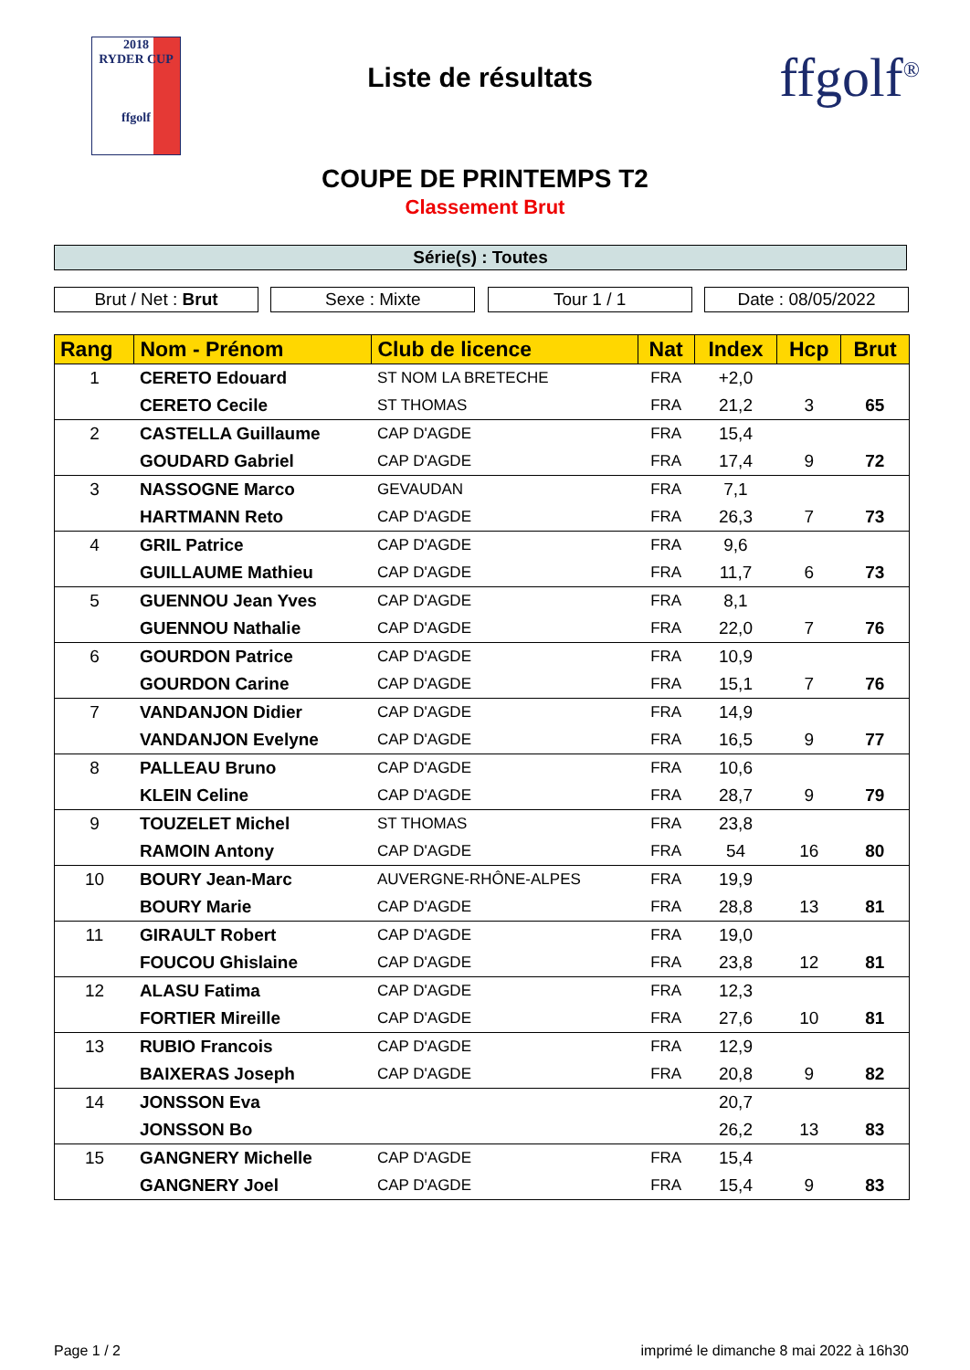2018
RYDER CUP
ffgolf
Liste de résultats
ffgolf<sup>®</sup>
COUPE DE PRINTEMPS T2
Classement Brut
Série(s) : Toutes
Brut / Net : Brut Sexe : Mixte Tour 1 / 1 Date : 08/05/2022
| Rang | Nom - Prénom | Club de licence | Nat | Index | Hcp | Brut |
| --- | --- | --- | --- | --- | --- | --- |
| 1 | CERETO Edouard | ST NOM LA BRETECHE | FRA | +2,0 | | |
| | CERETO Cecile | ST THOMAS | FRA | 21,2 | 3 | 65 |
| 2 | CASTELLA Guillaume | CAP D'AGDE | FRA | 15,4 | | |
| | GOUDARD Gabriel | CAP D'AGDE | FRA | 17,4 | 9 | 72 |
| 3 | NASSOGNE Marco | GEVAUDAN | FRA | 7,1 | | |
| | HARTMANN Reto | CAP D'AGDE | FRA | 26,3 | 7 | 73 |
| 4 | GRIL Patrice | CAP D'AGDE | FRA | 9,6 | | |
| | GUILLAUME Mathieu | CAP D'AGDE | FRA | 11,7 | 6 | 73 |
| 5 | GUENNOU Jean Yves | CAP D'AGDE | FRA | 8,1 | | |
| | GUENNOU Nathalie | CAP D'AGDE | FRA | 22,0 | 7 | 76 |
| 6 | GOURDON Patrice | CAP D'AGDE | FRA | 10,9 | | |
| | GOURDON Carine | CAP D'AGDE | FRA | 15,1 | 7 | 76 |
| 7 | VANDANJON Didier | CAP D'AGDE | FRA | 14,9 | | |
| | VANDANJON Evelyne | CAP D'AGDE | FRA | 16,5 | 9 | 77 |
| 8 | PALLEAU Bruno | CAP D'AGDE | FRA | 10,6 | | |
| | KLEIN Celine | CAP D'AGDE | FRA | 28,7 | 9 | 79 |
| 9 | TOUZELET Michel | ST THOMAS | FRA | 23,8 | | |
| | RAMOIN Antony | CAP D'AGDE | FRA | 54 | 16 | 80 |
| 10 | BOURY Jean-Marc | AUVERGNE-RHÔNE-ALPES | FRA | 19,9 | | |
| | BOURY Marie | CAP D'AGDE | FRA | 28,8 | 13 | 81 |
| 11 | GIRAULT Robert | CAP D'AGDE | FRA | 19,0 | | |
| | FOUCOU Ghislaine | CAP D'AGDE | FRA | 23,8 | 12 | 81 |
| 12 | ALASU Fatima | CAP D'AGDE | FRA | 12,3 | | |
| | FORTIER Mireille | CAP D'AGDE | FRA | 27,6 | 10 | 81 |
| 13 | RUBIO Francois | CAP D'AGDE | FRA | 12,9 | | |
| | BAIXERAS Joseph | CAP D'AGDE | FRA | 20,8 | 9 | 82 |
| 14 | JONSSON Eva | | | 20,7 | | |
| | JONSSON Bo | | | 26,2 | 13 | 83 |
| 15 | GANGNERY Michelle | CAP D'AGDE | FRA | 15,4 | | |
| | GANGNERY Joel | CAP D'AGDE | FRA | 15,4 | 9 | 83 |
Page 1 / 2 imprimé le dimanche 8 mai 2022 à 16h30